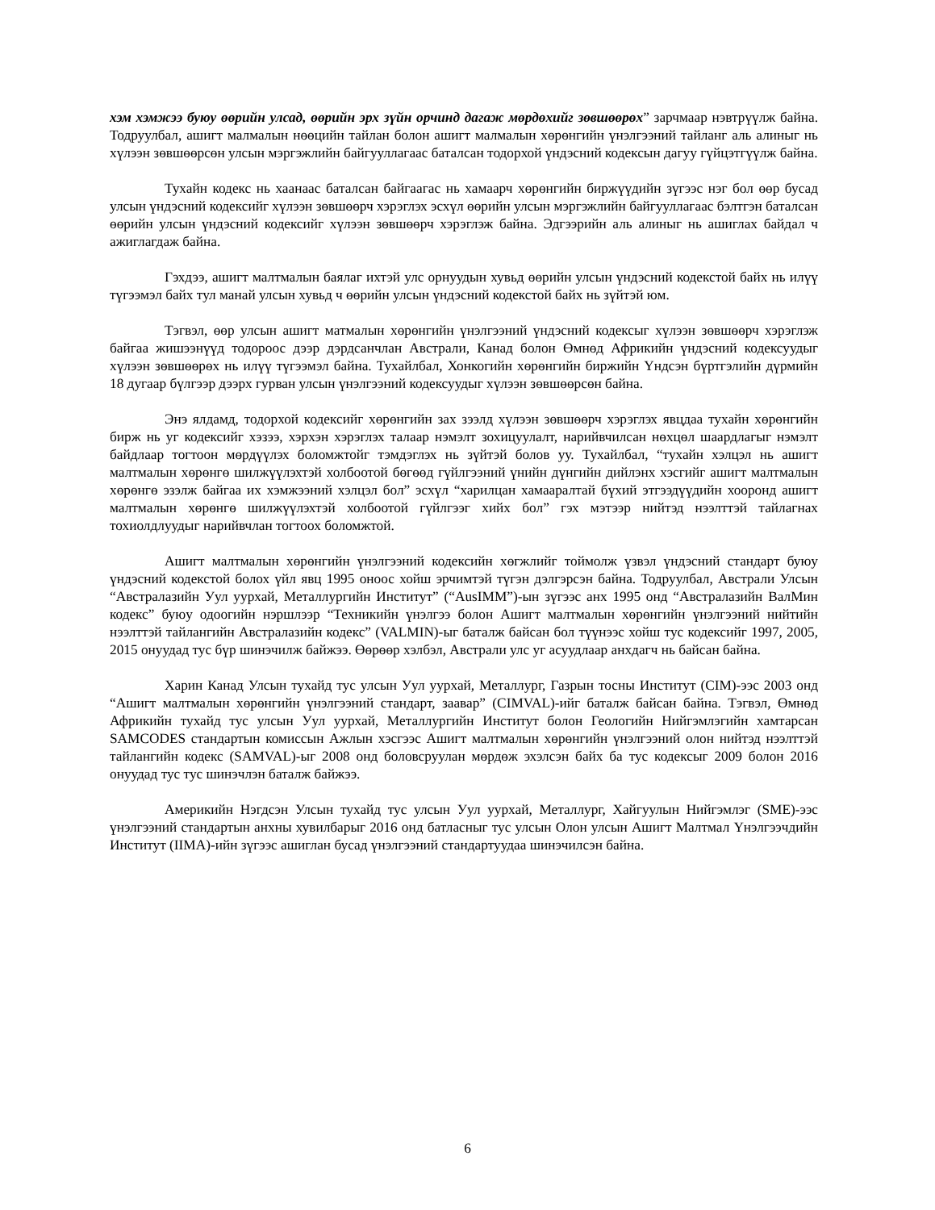хэм хэмжээ буюу өөрийн улсад, өөрийн эрх зүйн орчинд дагаж мөрдөхийг зөвшөөрөх” зарчмаар нэвтрүүлж байна. Тодруулбал, ашигт малмалын нөөцийн тайлан болон ашигт малмалын хөрөнгийн үнэлгээний тайланг аль алиныг нь хүлээн зөвшөөрсөн улсын мэргэжлийн байгууллагаас баталсан тодорхой үндэсний кодексын дагуу гүйцэтгүүлж байна.
Тухайн кодекс нь хаанаас баталсан байгаагас нь хамаарч хөрөнгийн биржүүдийн зүгээс нэг бол өөр бусад улсын үндэсний кодексийг хүлээн зөвшөөрч хэрэглэх эсхүл өөрийн улсын мэргэжлийн байгууллагаас бэлтгэн баталсан өөрийн улсын үндэсний кодексийг хүлээн зөвшөөрч хэрэглэж байна. Эдгээрийн аль алиныг нь ашиглах байдал ч ажиглагдаж байна.
Гэхдээ, ашигт малтмалын баялаг ихтэй улс орнуудын хувьд өөрийн улсын үндэсний кодекстой байх нь илүү түгээмэл байх тул манай улсын хувьд ч өөрийн улсын үндэсний кодекстой байх нь зүйтэй юм.
Тэгвэл, өөр улсын ашигт матмалын хөрөнгийн үнэлгээний үндэсний кодексыг хүлээн зөвшөөрч хэрэглэж байгаа жишээнүүд тодороос дээр дэрдсанчлан Австрали, Канад болон Өмнөд Африкийн үндэсний кодексуудыг хүлээн зөвшөөрөх нь илүү түгээмэл байна. Тухайлбал, Хонкогийн хөрөнгийн биржийн Үндсэн бүртгэлийн дүрмийн 18 дугаар бүлгээр дээрх гурван улсын үнэлгээний кодексуудыг хүлээн зөвшөөрсөн байна.
Энэ ялдамд, тодорхой кодексийг хөрөнгийн зах зээлд хүлээн зөвшөөрч хэрэглэх явцдаа тухайн хөрөнгийн бирж нь уг кодексийг хэзээ, хэрхэн хэрэглэх талаар нэмэлт зохицуулалт, нарийвчилсан нөхцөл шаардлагыг нэмэлт байдлаар тогтоон мөрдүүлэх боломжтойг тэмдэглэх нь зүйтэй болов уу. Тухайлбал, “тухайн хэлцэл нь ашигт малтмалын хөрөнгө шилжүүлэхтэй холбоотой бөгөөд гүйлгээний үнийн дүнгийн дийлэнх хэсгийг ашигт малтмалын хөрөнгө эзэлж байгаа их хэмжээний хэлцэл бол” эсхүл “харилцан хамааралтай бүхий этгээдүүдийн хооронд ашигт малтмалын хөрөнгө шилжүүлэхтэй холбоотой гүйлгээг хийх бол” гэх мэтээр нийтэд нээлттэй тайлагнах тохиолдлуудыг нарийвчлан тогтоох боломжтой.
Ашигт малтмалын хөрөнгийн үнэлгээний кодексийн хөгжлийг тоймолж үзвэл үндэсний стандарт буюу үндэсний кодекстой болох үйл явц 1995 оноос хойш эрчимтэй түгэн дэлгэрсэн байна. Тодруулбал, Австрали Улсын “Австралазийн Уул уурхай, Металлургийн Институт” (“AusIMM”)-ын зүгээс анх 1995 онд “Австралазийн ВалМин кодекс” буюу одоогийн нэршлээр “Техникийн үнэлгээ болон Ашигт малтмалын хөрөнгийн үнэлгээний нийтийн нээлттэй тайлангийн Австралазийн кодекс” (VALMIN)-ыг баталж байсан бол түүнээс хойш тус кодексийг 1997, 2005, 2015 онуудад тус бүр шинэчилж байжээ. Өөрөөр хэлбэл, Австрали улс уг асуудлаар анхдагч нь байсан байна.
Харин Канад Улсын тухайд тус улсын Уул уурхай, Металлург, Газрын тосны Институт (CIM)-ээс 2003 онд “Ашигт малтмалын хөрөнгийн үнэлгээний стандарт, заавар” (CIMVAL)-ийг баталж байсан байна. Тэгвэл, Өмнөд Африкийн тухайд тус улсын Уул уурхай, Металлургийн Институт болон Геологийн Нийгэмлэгийн хамтарсан SAMCODES стандартын комиссын Ажлын хэсгээс Ашигт малтмалын хөрөнгийн үнэлгээний олон нийтэд нээлттэй тайлангийн кодекс (SAMVAL)-ыг 2008 онд боловсруулан мөрдөж эхэлсэн байх ба тус кодексыг 2009 болон 2016 онуудад тус тус шинэчлэн баталж байжээ.
Америкийн Нэгдсэн Улсын тухайд тус улсын Уул уурхай, Металлург, Хайгуулын Нийгэмлэг (SME)-ээс үнэлгээний стандартын анхны хувилбарыг 2016 онд батласныг тус улсын Олон улсын Ашигт Малтмал Үнэлгээчдийн Институт (IIMA)-ийн зүгээс ашиглан бусад үнэлгээний стандартуудаа шинэчилсэн байна.
6